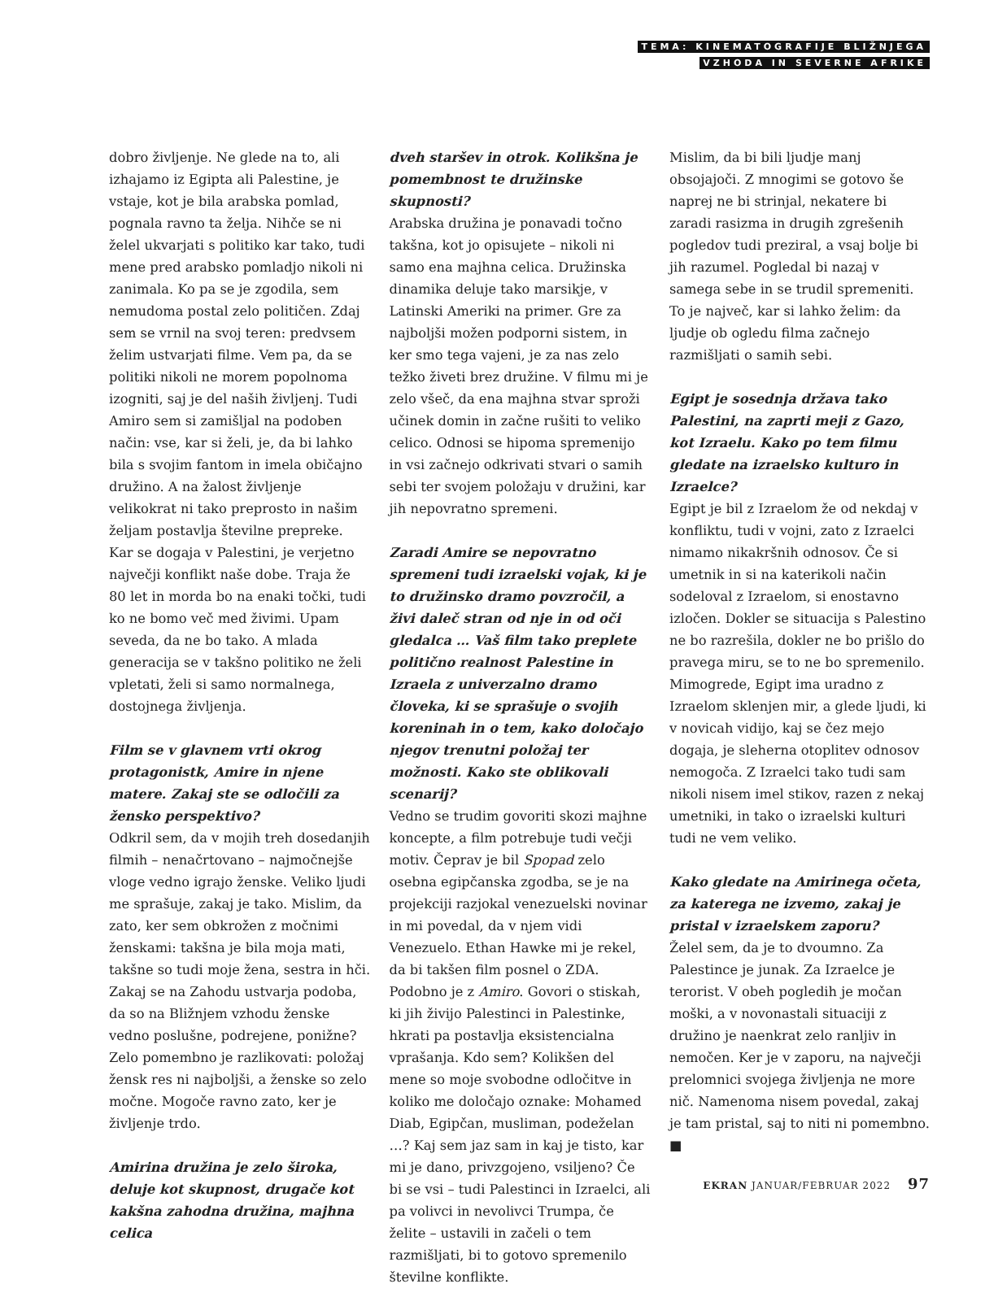TEMA: KINEMATOGRAFIJE BLIŽNJEGA
VZHODA IN SEVERNE AFRIKE
dobro življenje. Ne glede na to, ali izhajamo iz Egipta ali Palestine, je vstaje, kot je bila arabska pomlad, pognala ravno ta želja. Nihče se ni želel ukvarjati s politiko kar tako, tudi mene pred arabsko pomladjo nikoli ni zanimala. Ko pa se je zgodila, sem nemudoma postal zelo političen. Zdaj sem se vrnil na svoj teren: predvsem želim ustvarjati filme. Vem pa, da se politiki nikoli ne morem popolnoma izogniti, saj je del naših življenj. Tudi Amiro sem si zamišljal na podoben način: vse, kar si želi, je, da bi lahko bila s svojim fantom in imela običajno družino. A na žalost življenje velikokrat ni tako preprosto in našim željam postavlja številne prepreke. Kar se dogaja v Palestini, je verjetno največji konflikt naše dobe. Traja že 80 let in morda bo na enaki točki, tudi ko ne bomo več med živimi. Upam seveda, da ne bo tako. A mlada generacija se v takšno politiko ne želi vpletati, želi si samo normalnega, dostojnega življenja.
Film se v glavnem vrti okrog protagonistk, Amire in njene matere. Zakaj ste se odločili za žensko perspektivo?
Odkril sem, da v mojih treh dosedanjih filmih – nenačrtovano – najmočnejše vloge vedno igrajo ženske. Veliko ljudi me sprašuje, zakaj je tako. Mislim, da zato, ker sem obkrožen z močnimi ženskami: takšna je bila moja mati, takšne so tudi moje žena, sestra in hči. Zakaj se na Zahodu ustvarja podoba, da so na Bližnjem vzhodu ženske vedno poslušne, podrejene, ponižne? Zelo pomembno je razlikovati: položaj žensk res ni najboljši, a ženske so zelo močne. Mogoče ravno zato, ker je življenje trdo.
Amirina družina je zelo široka, deluje kot skupnost, drugače kot kakšna zahodna družina, majhna celica
dveh staršev in otrok. Kolikšna je pomembnost te družinske skupnosti?
Arabska družina je ponavadi točno takšna, kot jo opisujete – nikoli ni samo ena majhna celica. Družinska dinamika deluje tako marsikje, v Latinski Ameriki na primer. Gre za najboljši možen podporni sistem, in ker smo tega vajeni, je za nas zelo težko živeti brez družine. V filmu mi je zelo všeč, da ena majhna stvar sproži učinek domin in začne rušiti to veliko celico. Odnosi se hipoma spremenijo in vsi začnejo odkrivati stvari o samih sebi ter svojem položaju v družini, kar jih nepovratno spremeni.
Zaradi Amire se nepovratno spremeni tudi izraelski vojak, ki je to družinsko dramo povzročil, a živi daleč stran od nje in od oči gledalca … Vaš film tako preplete politično realnost Palestine in Izraela z univerzalno dramo človeka, ki se sprašuje o svojih koreninah in o tem, kako določajo njegov trenutni položaj ter možnosti. Kako ste oblikovali scenarij?
Vedno se trudim govoriti skozi majhne koncepte, a film potrebuje tudi večji motiv. Čeprav je bil Spopad zelo osebna egipčanska zgodba, se je na projekciji razjokal venezuelski novinar in mi povedal, da v njem vidi Venezuelo. Ethan Hawke mi je rekel, da bi takšen film posnel o ZDA. Podobno je z Amiro. Govori o stiskah, ki jih živijo Palestinci in Palestinke, hkrati pa postavlja eksistencialna vprašanja. Kdo sem? Kolikšen del mene so moje svobodne odločitve in koliko me določajo oznake: Mohamed Diab, Egipčan, musliman, podeželan …? Kaj sem jaz sam in kaj je tisto, kar mi je dano, privzgojeno, vsiljeno? Če bi se vsi – tudi Palestinci in Izraelci, ali pa volivci in nevolivci Trumpa, če želite – ustavili in začeli o tem razmišljati, bi to gotovo spremenilo številne konflikte.
Mislim, da bi bili ljudje manj obsojajoči. Z mnogimi se gotovo še naprej ne bi strinjal, nekatere bi zaradi rasizma in drugih zgrešenih pogledov tudi preziral, a vsaj bolje bi jih razumel. Pogledal bi nazaj v samega sebe in se trudil spremeniti. To je največ, kar si lahko želim: da ljudje ob ogledu filma začnejo razmišljati o samih sebi.
Egipt je sosednja država tako Palestini, na zaprti meji z Gazo, kot Izraelu. Kako po tem filmu gledate na izraelsko kulturo in Izraelce?
Egipt je bil z Izraelom že od nekdaj v konfliktu, tudi v vojni, zato z Izraelci nimamo nikakršnih odnosov. Če si umetnik in si na katerikoli način sodeloval z Izraelom, si enostavno izločen. Dokler se situacija s Palestino ne bo razrešila, dokler ne bo prišlo do pravega miru, se to ne bo spremenilo. Mimogrede, Egipt ima uradno z Izraelom sklenjen mir, a glede ljudi, ki v novicah vidijo, kaj se čez mejo dogaja, je sleherna otoplitev odnosov nemogoča. Z Izraelci tako tudi sam nikoli nisem imel stikov, razen z nekaj umetniki, in tako o izraelski kulturi tudi ne vem veliko.
Kako gledate na Amirinega očeta, za katerega ne izvemo, zakaj je pristal v izraelskem zaporu?
Želel sem, da je to dvoumno. Za Palestince je junak. Za Izraelce je terorist. V obeh pogledih je močan moški, a v novonastali situaciji z družino je naenkrat zelo ranljiv in nemočen. Ker je v zaporu, na največji prelomnici svojega življenja ne more nič. Namenoma nisem povedal, zakaj je tam pristal, saj to niti ni pomembno. ■
EKRAN JANUAR/FEBRUAR 2022 97